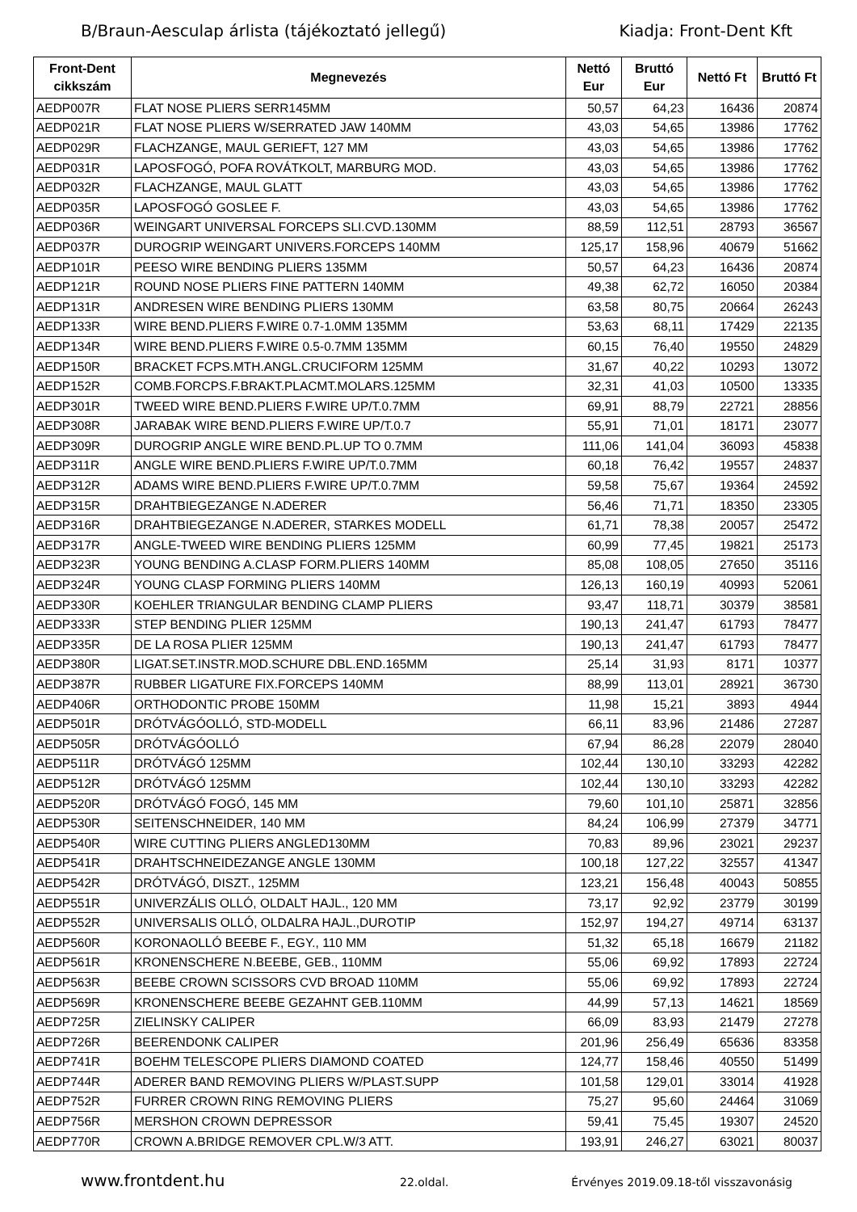B/Braun-Aesculap árlista (tájékoztató jellegű) Kiadja: Front-Dent Kft
| Front-Dent cikkszám | Megnevezés | Nettó Eur | Bruttó Eur | Nettó Ft | Bruttó Ft |
| --- | --- | --- | --- | --- | --- |
| AEDP007R | FLAT NOSE PLIERS SERR145MM | 50,57 | 64,23 | 16436 | 20874 |
| AEDP021R | FLAT NOSE PLIERS W/SERRATED JAW 140MM | 43,03 | 54,65 | 13986 | 17762 |
| AEDP029R | FLACHZANGE, MAUL GERIEFT, 127 MM | 43,03 | 54,65 | 13986 | 17762 |
| AEDP031R | LAPOSFOGÓ, POFA ROVÁTKOLT, MARBURG MOD. | 43,03 | 54,65 | 13986 | 17762 |
| AEDP032R | FLACHZANGE, MAUL GLATT | 43,03 | 54,65 | 13986 | 17762 |
| AEDP035R | LAPOSFOGÓ GOSLEE F. | 43,03 | 54,65 | 13986 | 17762 |
| AEDP036R | WEINGART UNIVERSAL FORCEPS SLI.CVD.130MM | 88,59 | 112,51 | 28793 | 36567 |
| AEDP037R | DUROGRIP WEINGART UNIVERS.FORCEPS 140MM | 125,17 | 158,96 | 40679 | 51662 |
| AEDP101R | PEESO WIRE BENDING PLIERS 135MM | 50,57 | 64,23 | 16436 | 20874 |
| AEDP121R | ROUND NOSE PLIERS FINE PATTERN 140MM | 49,38 | 62,72 | 16050 | 20384 |
| AEDP131R | ANDRESEN WIRE BENDING PLIERS 130MM | 63,58 | 80,75 | 20664 | 26243 |
| AEDP133R | WIRE BEND.PLIERS F.WIRE 0.7-1.0MM 135MM | 53,63 | 68,11 | 17429 | 22135 |
| AEDP134R | WIRE BEND.PLIERS F.WIRE 0.5-0.7MM 135MM | 60,15 | 76,40 | 19550 | 24829 |
| AEDP150R | BRACKET FCPS.MTH.ANGL.CRUCIFORM 125MM | 31,67 | 40,22 | 10293 | 13072 |
| AEDP152R | COMB.FORCPS.F.BRAKT.PLACMT.MOLARS.125MM | 32,31 | 41,03 | 10500 | 13335 |
| AEDP301R | TWEED WIRE BEND.PLIERS F.WIRE UP/T.0.7MM | 69,91 | 88,79 | 22721 | 28856 |
| AEDP308R | JARABAK WIRE BEND.PLIERS F.WIRE UP/T.0.7 | 55,91 | 71,01 | 18171 | 23077 |
| AEDP309R | DUROGRIP ANGLE WIRE BEND.PL.UP TO 0.7MM | 111,06 | 141,04 | 36093 | 45838 |
| AEDP311R | ANGLE WIRE BEND.PLIERS F.WIRE UP/T.0.7MM | 60,18 | 76,42 | 19557 | 24837 |
| AEDP312R | ADAMS WIRE BEND.PLIERS F.WIRE UP/T.0.7MM | 59,58 | 75,67 | 19364 | 24592 |
| AEDP315R | DRAHTBIEGEZANGE N.ADERER | 56,46 | 71,71 | 18350 | 23305 |
| AEDP316R | DRAHTBIEGEZANGE N.ADERER, STARKES MODELL | 61,71 | 78,38 | 20057 | 25472 |
| AEDP317R | ANGLE-TWEED WIRE BENDING PLIERS 125MM | 60,99 | 77,45 | 19821 | 25173 |
| AEDP323R | YOUNG BENDING A.CLASP FORM.PLIERS 140MM | 85,08 | 108,05 | 27650 | 35116 |
| AEDP324R | YOUNG CLASP FORMING PLIERS 140MM | 126,13 | 160,19 | 40993 | 52061 |
| AEDP330R | KOEHLER TRIANGULAR BENDING CLAMP PLIERS | 93,47 | 118,71 | 30379 | 38581 |
| AEDP333R | STEP BENDING PLIER 125MM | 190,13 | 241,47 | 61793 | 78477 |
| AEDP335R | DE LA ROSA PLIER 125MM | 190,13 | 241,47 | 61793 | 78477 |
| AEDP380R | LIGAT.SET.INSTR.MOD.SCHURE DBL.END.165MM | 25,14 | 31,93 | 8171 | 10377 |
| AEDP387R | RUBBER LIGATURE FIX.FORCEPS 140MM | 88,99 | 113,01 | 28921 | 36730 |
| AEDP406R | ORTHODONTIC PROBE 150MM | 11,98 | 15,21 | 3893 | 4944 |
| AEDP501R | DRÓTVÁGÓOLLÓ, STD-MODELL | 66,11 | 83,96 | 21486 | 27287 |
| AEDP505R | DRÓTVÁGÓOLLÓ | 67,94 | 86,28 | 22079 | 28040 |
| AEDP511R | DRÓTVÁGÓ 125MM | 102,44 | 130,10 | 33293 | 42282 |
| AEDP512R | DRÓTVÁGÓ 125MM | 102,44 | 130,10 | 33293 | 42282 |
| AEDP520R | DRÓTVÁGÓ FOGÓ, 145 MM | 79,60 | 101,10 | 25871 | 32856 |
| AEDP530R | SEITENSCHNEIDER, 140 MM | 84,24 | 106,99 | 27379 | 34771 |
| AEDP540R | WIRE CUTTING PLIERS ANGLED130MM | 70,83 | 89,96 | 23021 | 29237 |
| AEDP541R | DRAHTSCHNEIDEZANGE ANGLE 130MM | 100,18 | 127,22 | 32557 | 41347 |
| AEDP542R | DRÓTVÁGÓ, DISZT., 125MM | 123,21 | 156,48 | 40043 | 50855 |
| AEDP551R | UNIVERZÁLIS OLLÓ, OLDALT HAJL., 120 MM | 73,17 | 92,92 | 23779 | 30199 |
| AEDP552R | UNIVERSALIS OLLÓ, OLDALRA HAJL.,DUROTIP | 152,97 | 194,27 | 49714 | 63137 |
| AEDP560R | KORONAOLLÓ BEEBE F., EGY., 110 MM | 51,32 | 65,18 | 16679 | 21182 |
| AEDP561R | KRONENSCHERE N.BEEBE, GEB., 110MM | 55,06 | 69,92 | 17893 | 22724 |
| AEDP563R | BEEBE CROWN SCISSORS CVD BROAD 110MM | 55,06 | 69,92 | 17893 | 22724 |
| AEDP569R | KRONENSCHERE BEEBE GEZAHNT GEB.110MM | 44,99 | 57,13 | 14621 | 18569 |
| AEDP725R | ZIELINSKY CALIPER | 66,09 | 83,93 | 21479 | 27278 |
| AEDP726R | BEERENDONK CALIPER | 201,96 | 256,49 | 65636 | 83358 |
| AEDP741R | BOEHM TELESCOPE PLIERS DIAMOND COATED | 124,77 | 158,46 | 40550 | 51499 |
| AEDP744R | ADERER BAND REMOVING PLIERS W/PLAST.SUPP | 101,58 | 129,01 | 33014 | 41928 |
| AEDP752R | FURRER CROWN RING REMOVING PLIERS | 75,27 | 95,60 | 24464 | 31069 |
| AEDP756R | MERSHON CROWN DEPRESSOR | 59,41 | 75,45 | 19307 | 24520 |
| AEDP770R | CROWN A.BRIDGE REMOVER CPL.W/3 ATT. | 193,91 | 246,27 | 63021 | 80037 |
www.frontdent.hu 22.oldal. Érvényes 2019.09.18-től visszavonásig